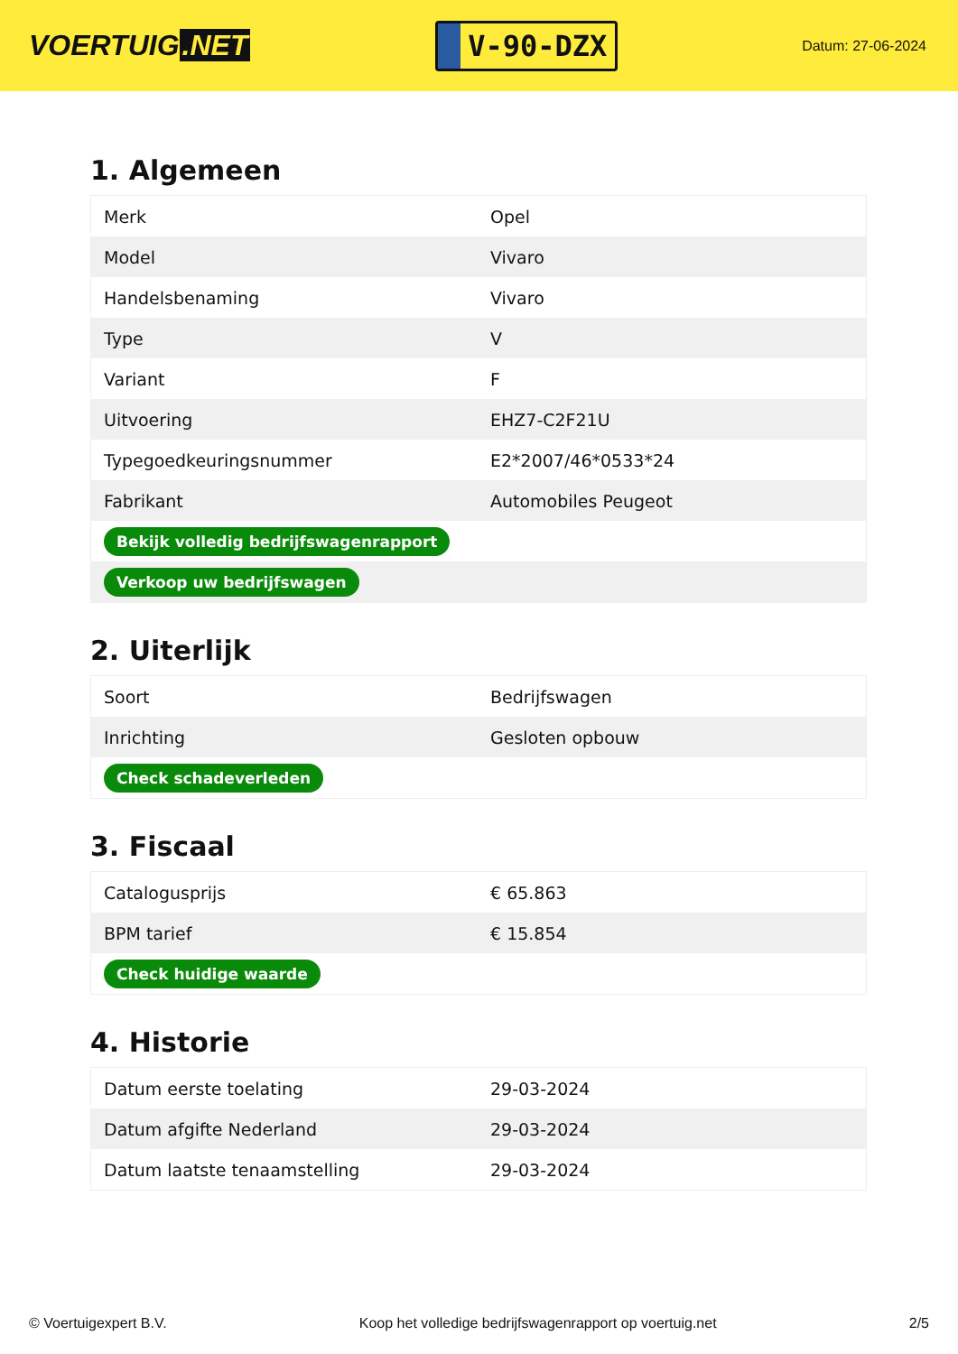VOERTUIG.NET
V-90-DZX
Datum: 27-06-2024
1. Algemeen
| Merk | Opel |
| Model | Vivaro |
| Handelsbenaming | Vivaro |
| Type | V |
| Variant | F |
| Uitvoering | EHZ7-C2F21U |
| Typegoedkeuringsnummer | E2*2007/46*0533*24 |
| Fabrikant | Automobiles Peugeot |
| Bekijk volledig bedrijfswagenrapport | |
| Verkoop uw bedrijfswagen | |
2. Uiterlijk
| Soort | Bedrijfswagen |
| Inrichting | Gesloten opbouw |
| Check schadeverleden | |
3. Fiscaal
| Catalogusprijs | € 65.863 |
| BPM tarief | € 15.854 |
| Check huidige waarde | |
4. Historie
| Datum eerste toelating | 29-03-2024 |
| Datum afgifte Nederland | 29-03-2024 |
| Datum laatste tenaamstelling | 29-03-2024 |
© Voertuigexpert B.V. Koop het volledige bedrijfswagenrapport op voertuig.net 2/5